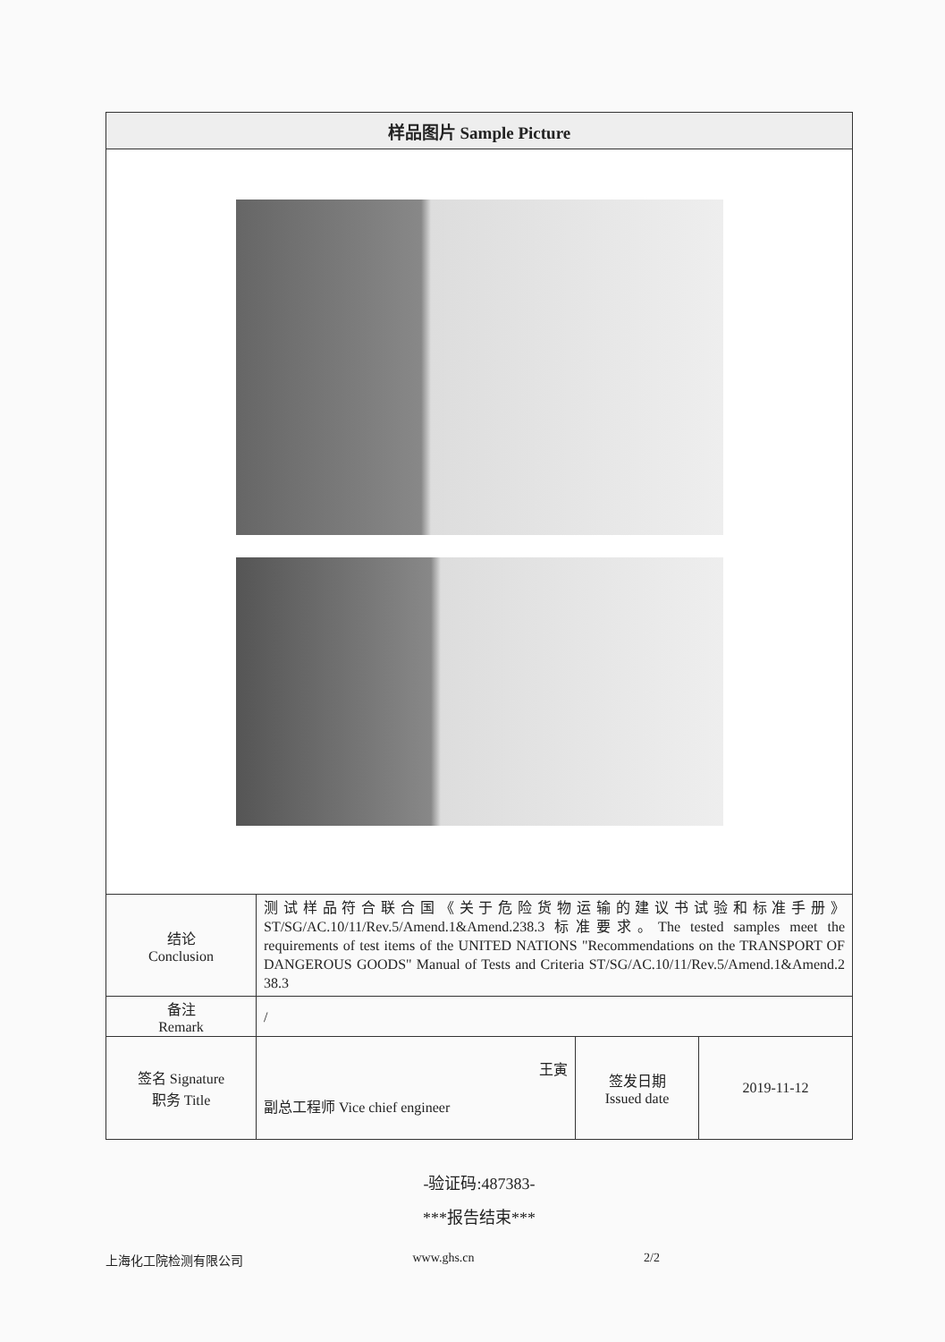| 样品图片 Sample Picture | | | |
| --- | --- | --- | --- |
| 结论 Conclusion | 测试样品符合联合国《关于危险货物运输的建议书试验和标准手册》ST/SG/AC.10/11/Rev.5/Amend.1&Amend.238.3 标准要求。The tested samples meet the requirements of test items of the UNITED NATIONS "Recommendations on the TRANSPORT OF DANGEROUS GOODS" Manual of Tests and Criteria ST/SG/AC.10/11/Rev.5/Amend.1&Amend.2 38.3 | | |
| 备注 Remark | / | | |
| 签名 Signature 职务 Title | 王寅 副总工程师 Vice chief engineer | 签发日期 Issued date | 2019-11-12 |
-验证码:487383-
***报告结束***
上海化工院检测有限公司 www.ghs.cn 2/2